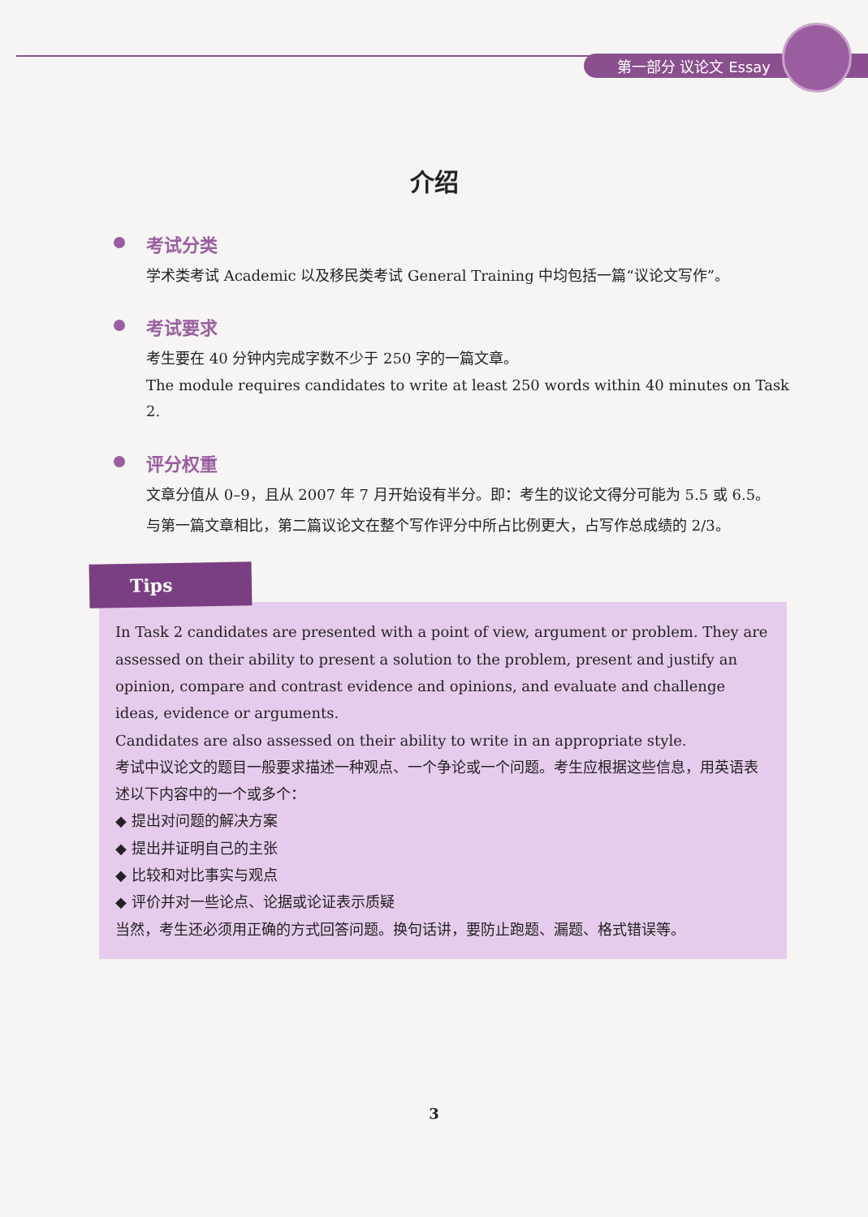第一部分 议论文 Essay
介绍
考试分类
学术类考试 Academic 以及移民类考试 General Training 中均包括一篇“议论文写作”。
考试要求
考生要在 40 分钟内完成字数不少于 250 字的一篇文章。
The module requires candidates to write at least 250 words within 40 minutes on Task 2.
评分权重
文章分值从 0–9，且从 2007 年 7 月开始设有半分。即：考生的议论文得分可能为 5.5 或 6.5。
与第一篇文章相比，第二篇议论文在整个写作评分中所占比例更大，占写作总成绩的 2/3。
Tips
In Task 2 candidates are presented with a point of view, argument or problem. They are assessed on their ability to present a solution to the problem, present and justify an opinion, compare and contrast evidence and opinions, and evaluate and challenge ideas, evidence or arguments.
Candidates are also assessed on their ability to write in an appropriate style.
考试中议论文的题目一般要求描述一种观点、一个争论或一个问题。考生应根据这些信息，用英语表述以下内容中的一个或多个：
◆ 提出对问题的解决方案
◆ 提出并证明自己的主张
◆ 比较和对比事实与观点
◆ 评价并对一些论点、论据或论证表示质疑
当然，考生还必须用正确的方式回答问题。换句话讲，要防止跑题、漏题、格式错误等。
3